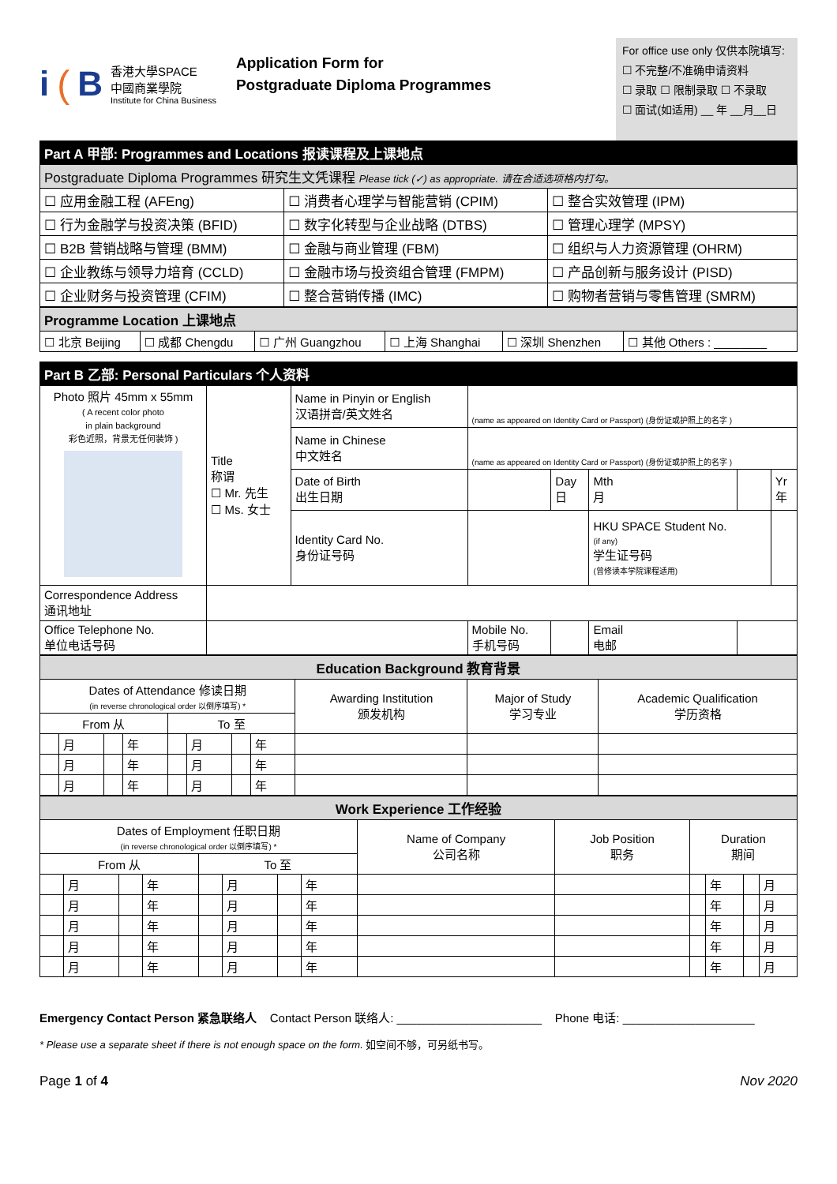i (B
香港大學SPACE
中國商業學院
Institute for China Business
Application Form for
Postgraduate Diploma Programmes
For office use only 仅供本院填写:
☐ 不完整/不准确申请资料
☐ 录取 ☐ 限制录取 ☐ 不录取
☐ 面试(如适用) __ 年 __月__日
| Part A 甲部: Programmes and Locations 报读课程及上课地点 | | |
| --- | --- | --- |
| Postgraduate Diploma Programmes 研究生文凭课程 Please tick (✓) as appropriate. 请在合适选项格内打勾。 | | |
| ☐ 应用金融工程 (AFEng) | ☐ 消费者心理学与智能营销 (CPIM) | ☐ 整合实效管理 (IPM) |
| ☐ 行为金融学与投资决策 (BFID) | ☐ 数字化转型与企业战略 (DTBS) | ☐ 管理心理学 (MPSY) |
| ☐ B2B 营销战略与管理 (BMM) | ☐ 金融与商业管理 (FBM) | ☐ 组织与人力资源管理 (OHRM) |
| ☐ 企业教练与领导力培育 (CCLD) | ☐ 金融市场与投资组合管理 (FMPM) | ☐ 产品创新与服务设计 (PISD) |
| ☐ 企业财务与投资管理 (CFIM) | ☐ 整合营销传播 (IMC) | ☐ 购物者营销与零售管理 (SMRM) |
| Programme Location 上课地点 | | | | | |
| ☐ 北京 Beijing | ☐ 成都 Chengdu | ☐ 广州 Guangzhou | ☐ 上海 Shanghai | ☐ 深圳 Shenzhen | ☐ 其他 Others : ________ |
| Part B 乙部: Personal Particulars 个人资料 | | | | | | | |
| --- | --- | --- | --- | --- | --- | --- | --- |
| Photo 照片 45mm x 55mm ( A recent color photo in plain background 彩色近照，背景无任何装饰 ) | Title 称谓 ☐ Mr. 先生 ☐ Ms. 女士 | Name in Pinyin or English 汉语拼音/英文姓名 | (name as appeared on Identity Card or Passport) (身份证或护照上的名字 ) | | | | |
| | | Name in Chinese 中文姓名 | (name as appeared on Identity Card or Passport) (身份证或护照上的名字 ) | | | | |
| | | Date of Birth 出生日期 | | Day 日 | Mth 月 | | Yr 年 |
| | | Identity Card No. 身份证号码 | | | HKU SPACE Student No. (if any) 学生证号码 (曾修读本学院课程适用) | | |
| Correspondence Address 通讯地址 | | | | | | | |
| Office Telephone No. 单位电话号码 | | | Mobile No. 手机号码 | | Email 电邮 | | |
| Education Background 教育背景 | | | | | | | | | | |
| Dates of Attendance 修读日期 (in reverse chronological order 以倒序填写) * | | | | | | | | Awarding Institution 颁发机构 | Major of Study 学习专业 | Academic Qualification 学历资格 |
| From 从 | | | | To 至 | | | | | | |
| | 月 | | 年 | | 月 | | 年 | | | |
| | 月 | | 年 | | 月 | | 年 | | | |
| | 月 | | 年 | | 月 | | 年 | | | |
| Work Experience 工作经验 | | | | | | | | | | | | | |
| Dates of Employment 任职日期 (in reverse chronological order 以倒序填写) * | | | | | | | | Name of Company 公司名称 | Job Position 职务 | Duration 期间 | | | |
| From 从 | | | | To 至 | | | | | | | | | |
| | 月 | | 年 | | 月 | | 年 | | | | 年 | | 月 |
| | 月 | | 年 | | 月 | | 年 | | | | 年 | | 月 |
| | 月 | | 年 | | 月 | | 年 | | | | 年 | | 月 |
| | 月 | | 年 | | 月 | | 年 | | | | 年 | | 月 |
| | 月 | | 年 | | 月 | | 年 | | | | 年 | | 月 |
Emergency Contact Person 紧急联络人 Contact Person 联络人: ______________________ Phone 电话: ____________________
* Please use a separate sheet if there is not enough space on the form. 如空间不够，可另纸书写。
Page 1 of 4 Nov 2020